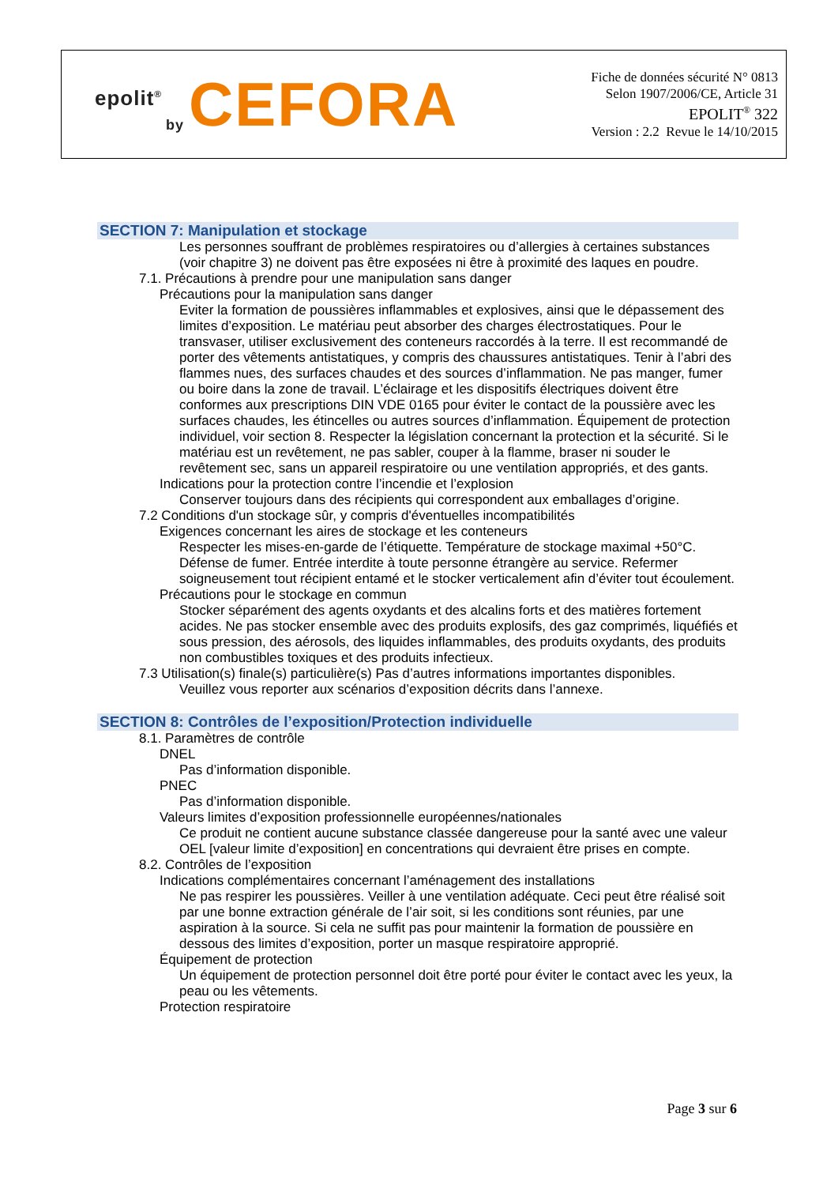epolit<sup>®</sup>
by CEFORA
Fiche de données sécurité N° 0813
Selon 1907/2006/CE, Article 31
EPOLIT<sup>®</sup> 322
Version : 2.2 Revue le 14/10/2015
SECTION 7: Manipulation et stockage
Les personnes souffrant de problèmes respiratoires ou d’allergies à certaines substances (voir chapitre 3) ne doivent pas être exposées ni être à proximité des laques en poudre.
7.1. Précautions à prendre pour une manipulation sans danger
Précautions pour la manipulation sans danger
Eviter la formation de poussières inflammables et explosives, ainsi que le dépassement des limites d’exposition. Le matériau peut absorber des charges électrostatiques. Pour le transvaser, utiliser exclusivement des conteneurs raccordés à la terre. Il est recommandé de porter des vêtements antistatiques, y compris des chaussures antistatiques. Tenir à l’abri des flammes nues, des surfaces chaudes et des sources d’inflammation. Ne pas manger, fumer ou boire dans la zone de travail. L’éclairage et les dispositifs électriques doivent être conformes aux prescriptions DIN VDE 0165 pour éviter le contact de la poussière avec les surfaces chaudes, les étincelles ou autres sources d’inflammation. Équipement de protection individuel, voir section 8. Respecter la législation concernant la protection et la sécurité. Si le matériau est un revêtement, ne pas sabler, couper à la flamme, braser ni souder le revêtement sec, sans un appareil respiratoire ou une ventilation appropriés, et des gants.
Indications pour la protection contre l’incendie et l’explosion
Conserver toujours dans des récipients qui correspondent aux emballages d’origine.
7.2 Conditions d'un stockage sûr, y compris d'éventuelles incompatibilités
Exigences concernant les aires de stockage et les conteneurs
Respecter les mises-en-garde de l’étiquette. Température de stockage maximal +50°C. Défense de fumer. Entrée interdite à toute personne étrangère au service. Refermer soigneusement tout récipient entamé et le stocker verticalement afin d’éviter tout écoulement.
Précautions pour le stockage en commun
Stocker séparément des agents oxydants et des alcalins forts et des matières fortement acides. Ne pas stocker ensemble avec des produits explosifs, des gaz comprimés, liquéfiés et sous pression, des aérosols, des liquides inflammables, des produits oxydants, des produits non combustibles toxiques et des produits infectieux.
7.3 Utilisation(s) finale(s) particulière(s) Pas d’autres informations importantes disponibles.
Veuillez vous reporter aux scénarios d’exposition décrits dans l’annexe.
SECTION 8: Contrôles de l’exposition/Protection individuelle
8.1. Paramètres de contrôle
DNEL
Pas d’information disponible.
PNEC
Pas d’information disponible.
Valeurs limites d’exposition professionnelle européennes/nationales
Ce produit ne contient aucune substance classée dangereuse pour la santé avec une valeur OEL [valeur limite d’exposition] en concentrations qui devraient être prises en compte.
8.2. Contrôles de l’exposition
Indications complémentaires concernant l’aménagement des installations
Ne pas respirer les poussières. Veiller à une ventilation adéquate. Ceci peut être réalisé soit par une bonne extraction générale de l’air soit, si les conditions sont réunies, par une aspiration à la source. Si cela ne suffit pas pour maintenir la formation de poussière en dessous des limites d’exposition, porter un masque respiratoire approprié.
Équipement de protection
Un équipement de protection personnel doit être porté pour éviter le contact avec les yeux, la peau ou les vêtements.
Protection respiratoire
Page 3 sur 6